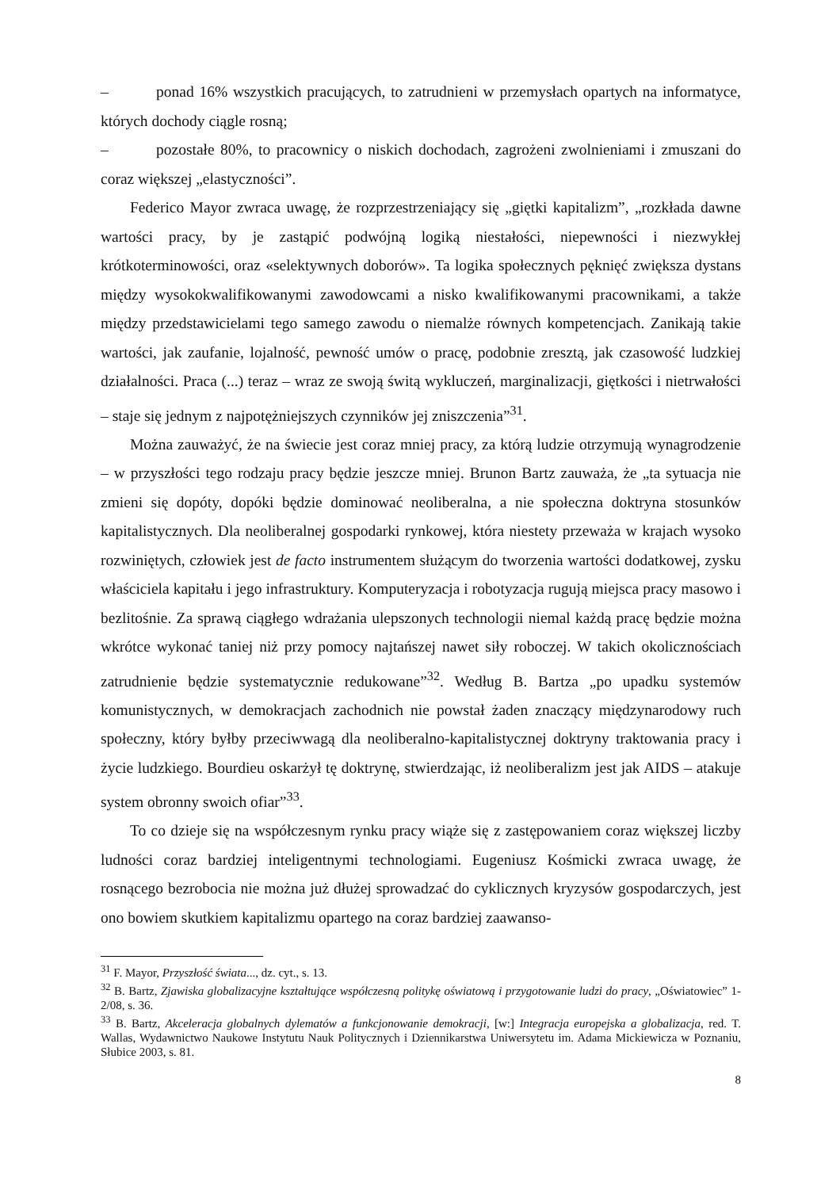– ponad 16% wszystkich pracujących, to zatrudnieni w przemysłach opartych na informatyce, których dochody ciągle rosną;
– pozostałe 80%, to pracownicy o niskich dochodach, zagrożeni zwolnieniami i zmuszani do coraz większej „elastyczności”.
Federico Mayor zwraca uwagę, że rozprzestrzeniający się „giętki kapitalizm”, „rozkłada dawne wartości pracy, by je zastąpić podwójną logiką niestałości, niepewności i niezwykłej krótkoterminowości, oraz «selektywnych doborów». Ta logika społecznych pęknięć zwiększa dystans między wysokokwalifikowanymi zawodowcami a nisko kwalifikowanymi pracownikami, a także między przedstawicielami tego samego zawodu o niemalże równych kompetencjach. Zanikają takie wartości, jak zaufanie, lojalność, pewność umów o pracę, podobnie zresztą, jak czasowość ludzkiej działalności. Praca (...) teraz – wraz ze swoją świtą wykluczeń, marginalizacji, giętkości i nietrwałości – staje się jednym z najpotężniejszych czynników jej zniszczenia”<sup>31</sup>.
Można zauważyć, że na świecie jest coraz mniej pracy, za którą ludzie otrzymują wynagrodzenie – w przyszłości tego rodzaju pracy będzie jeszcze mniej. Brunon Bartz zauważa, że „ta sytuacja nie zmieni się dopóty, dopóki będzie dominować neoliberalna, a nie społeczna doktryna stosunków kapitalistycznych. Dla neoliberalnej gospodarki rynkowej, która niestety przeważa w krajach wysoko rozwiniętych, człowiek jest de facto instrumentem służącym do tworzenia wartości dodatkowej, zysku właściciela kapitału i jego infrastruktury. Komputeryzacja i robotyzacja rugują miejsca pracy masowo i bezlitośnie. Za sprawą ciągłego wdrażania ulepszonych technologii niemal każdą pracę będzie można wkrótce wykonać taniej niż przy pomocy najtańszej nawet siły roboczej. W takich okolicznościach zatrudnienie będzie systematycznie redukowane”<sup>32</sup>. Według B. Bartza „po upadku systemów komunistycznych, w demokracjach zachodnich nie powstał żaden znaczący międzynarodowy ruch społeczny, który byłby przeciwwagą dla neoliberalno-kapitalistycznej doktryny traktowania pracy i życie ludzkiego. Bourdieu oskarżył tę doktrynę, stwierdzając, iż neoliberalizm jest jak AIDS – atakuje system obronny swoich ofiar”<sup>33</sup>.
To co dzieje się na współczesnym rynku pracy wiąże się z zastępowaniem coraz większej liczby ludności coraz bardziej inteligentnymi technologiami. Eugeniusz Kośmicki zwraca uwagę, że rosnącego bezrobocia nie można już dłużej sprowadzać do cyklicznych kryzysów gospodarczych, jest ono bowiem skutkiem kapitalizmu opartego na coraz bardziej zaawanso-
<sup>31</sup> F. Mayor, Przyszłość świata..., dz. cyt., s. 13.
<sup>32</sup> B. Bartz, Zjawiska globalizacyjne kształtujące współczesną politykę oświatową i przygotowanie ludzi do pracy, „Oświatowiec” 1-2/08, s. 36.
<sup>33</sup> B. Bartz, Akceleracja globalnych dylematów a funkcjonowanie demokracji, [w:] Integracja europejska a globalizacja, red. T. Wallas, Wydawnictwo Naukowe Instytutu Nauk Politycznych i Dziennikarstwa Uniwersytetu im. Adama Mickiewicza w Poznaniu, Słubice 2003, s. 81.
8